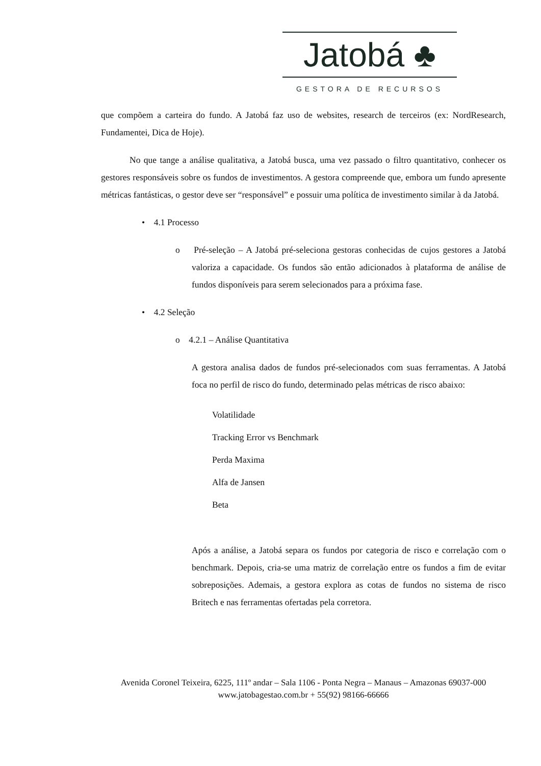Jatobá ♣
GESTORA DE RECURSOS
que compõem a carteira do fundo. A Jatobá faz uso de websites, research de terceiros (ex: NordResearch, Fundamentei, Dica de Hoje).
No que tange a análise qualitativa, a Jatobá busca, uma vez passado o filtro quantitativo, conhecer os gestores responsáveis sobre os fundos de investimentos. A gestora compreende que, embora um fundo apresente métricas fantásticas, o gestor deve ser “responsável” e possuir uma política de investimento similar à da Jatobá.
• 4.1 Processo
o Pré-seleção – A Jatobá pré-seleciona gestoras conhecidas de cujos gestores a Jatobá valoriza a capacidade. Os fundos são então adicionados à plataforma de análise de fundos disponíveis para serem selecionados para a próxima fase.
• 4.2 Seleção
o 4.2.1 – Análise Quantitativa
A gestora analisa dados de fundos pré-selecionados com suas ferramentas. A Jatobá foca no perfil de risco do fundo, determinado pelas métricas de risco abaixo:
Volatilidade
Tracking Error vs Benchmark
Perda Maxima
Alfa de Jansen
Beta
Após a análise, a Jatobá separa os fundos por categoria de risco e correlação com o benchmark. Depois, cria-se uma matriz de correlação entre os fundos a fim de evitar sobreposições. Ademais, a gestora explora as cotas de fundos no sistema de risco Britech e nas ferramentas ofertadas pela corretora.
Avenida Coronel Teixeira, 6225, 111º andar – Sala 1106 - Ponta Negra – Manaus – Amazonas 69037-000
www.jatobagestao.com.br + 55(92) 98166-66666